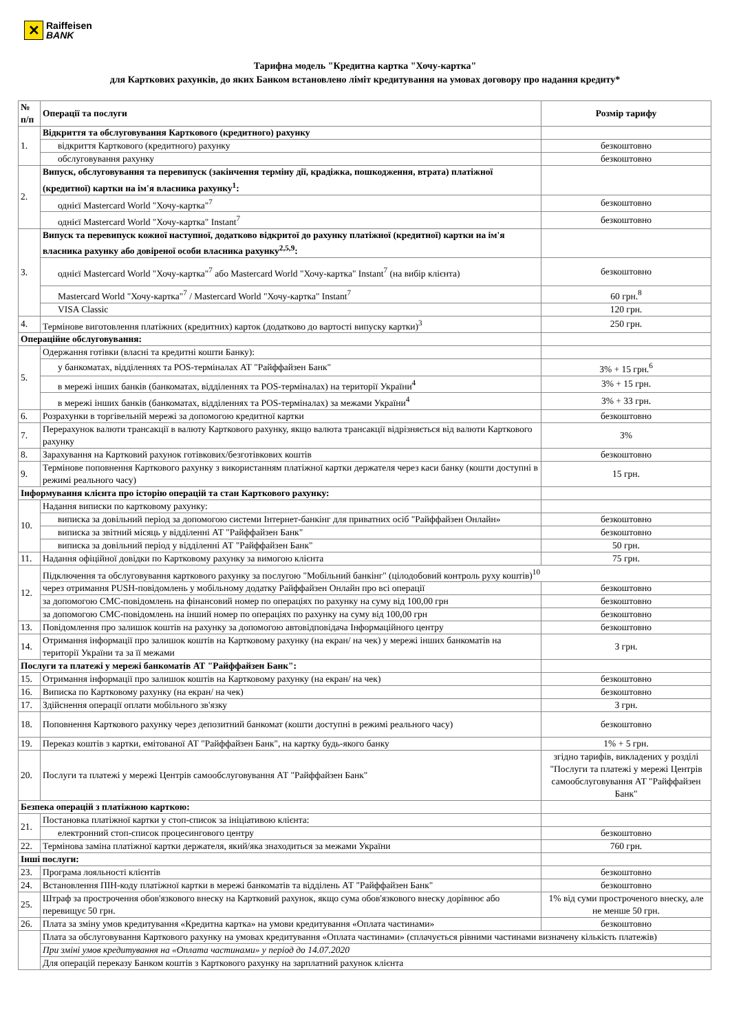✕
Raiffeisen
BANK
Тарифна модель "Кредитна картка "Хочу-картка"
для Карткових рахунків, до яких Банком встановлено ліміт кредитування на умовах договору про надання кредиту*
| № п/п | Операції та послуги | Розмір тарифу |
| --- | --- | --- |
| 1. | Відкриття та обслуговування Карткового (кредитного) рахунку | |
| | відкриття Карткового (кредитного) рахунку | безкоштовно |
| | обслуговування рахунку | безкоштовно |
| 2. | Випуск, обслуговування та перевипуск (закінчення терміну дії, крадіжка, пошкодження, втрата) платіжної (кредитної) картки на ім'я власника рахунку<sup>1</sup>: | |
| | однієї Mastercard World "Хочу-картка"<sup>7</sup> | безкоштовно |
| | однієї Mastercard World "Хочу-картка" Instant<sup>7</sup> | безкоштовно |
| 3. | Випуск та перевипуск кожної наступної, додатково відкритої до рахунку платіжної (кредитної) картки на ім'я власника рахунку або довіреної особи власника рахунку<sup>2,5,9</sup>: | |
| | однієї Mastercard World "Хочу-картка"<sup>7</sup> або Mastercard World "Хочу-картка" Instant<sup>7</sup> (на вибір клієнта) | безкоштовно |
| | Mastercard World "Хочу-картка"<sup>7</sup> / Mastercard World "Хочу-картка" Instant<sup>7</sup> | 60 грн.<sup>8</sup> |
| | VISA Classic | 120 грн. |
| 4. | Термінове виготовлення платіжних (кредитних) карток (додатково до вартості випуску картки)<sup>3</sup> | 250 грн. |
| Операційне обслуговування: | | |
| 5. | Одержання готівки (власні та кредитні кошти Банку): | |
| | у банкоматах, відділеннях та POS-терміналах АТ "Райффайзен Банк" | 3% + 15 грн.<sup>6</sup> |
| | в мережі інших банків (банкоматах, відділеннях та POS-терміналах) на території України<sup>4</sup> | 3% + 15 грн. |
| | в мережі інших банків (банкоматах, відділеннях та POS-терміналах) за межами України<sup>4</sup> | 3% + 33 грн. |
| 6. | Розрахунки в торгівельній мережі за допомогою кредитної картки | безкоштовно |
| 7. | Перерахунок валюти трансакції в валюту Карткового рахунку, якщо валюта трансакції відрізняється від валюти Карткового рахунку | 3% |
| 8. | Зарахування на Картковий рахунок готівкових/безготівкових коштів | безкоштовно |
| 9. | Термінове поповнення Карткового рахунку з використанням платіжної картки держателя через каси банку (кошти доступні в режимі реального часу) | 15 грн. |
| Інформування клієнта про історію операцій та стан Карткового рахунку: | | |
| 10. | Надання виписки по картковому рахунку: | |
| | виписка за довільний період за допомогою системи Інтернет-банкінг для приватних осіб "Райффайзен Онлайн» | безкоштовно |
| | виписка за звітний місяць у відділенні АТ "Райффайзен Банк" | безкоштовно |
| | виписка за довільний період у відділенні АТ "Райффайзен Банк" | 50 грн. |
| 11. | Надання офіційної довідки по Картковому рахунку за вимогою клієнта | 75 грн. |
| 12. | Підключення та обслуговування карткового рахунку за послугою "Мобільний банкінг" (цілодобовий контроль руху коштів)<sup>10</sup> | |
| | через отримання PUSH-повідомлень у мобільному додатку Райффайзен Онлайн про всі операції | безкоштовно |
| | за допомогою СМС-повідомлень на фінансовий номер по операціях по рахунку на суму від 100,00 грн | безкоштовно |
| | за допомогою СМС-повідомлень на інший номер по операціях по рахунку на суму від 100,00 грн | безкоштовно |
| 13. | Повідомлення про залишок коштів на рахунку за допомогою автовідповідача Інформаційного центру | безкоштовно |
| 14. | Отримання інформації про залишок коштів на Картковому рахунку (на екран/ на чек) у мережі інших банкоматів на території України та за її межами | 3 грн. |
| Послуги та платежі у мережі банкоматів АТ "Райффайзен Банк": | | |
| 15. | Отримання інформації про залишок коштів на Картковому рахунку (на екран/ на чек) | безкоштовно |
| 16. | Виписка по Картковому рахунку (на екран/ на чек) | безкоштовно |
| 17. | Здійснення операції оплати мобільного зв'язку | 3 грн. |
| 18. | Поповнення Карткового рахунку через депозитний банкомат (кошти доступні в режимі реального часу) | безкоштовно |
| 19. | Переказ коштів з картки, емітованої АТ "Райффайзен Банк", на картку будь-якого банку | 1% + 5 грн. |
| 20. | Послуги та платежі у мережі Центрів самообслуговування АТ "Райффайзен Банк" | згідно тарифів, викладених у розділі "Послуги та платежі у мережі Центрів самообслуговування АТ "Райффайзен Банк" |
| Безпека операцій з платіжною карткою: | | |
| 21. | Постановка платіжної картки у стоп-список за ініціативою клієнта: | |
| | електронний стоп-список процесингового центру | безкоштовно |
| 22. | Термінова заміна платіжної картки держателя, який/яка знаходиться за межами України | 760 грн. |
| Інші послуги: | | |
| 23. | Програма лояльності клієнтів | безкоштовно |
| 24. | Встановлення ПІН-коду платіжної картки в мережі банкоматів та відділень АТ "Райффайзен Банк" | безкоштовно |
| 25. | Штраф за прострочення обов'язкового внеску на Картковий рахунок, якщо сума обов'язкового внеску дорівнює або перевищує 50 грн. | 1% від суми простроченого внеску, але не менше 50 грн. |
| 26. | Плата за зміну умов кредитування «Кредитна картка» на умови кредитування «Оплата частинами» | безкоштовно |
| | Плата за обслуговування Карткового рахунку на умовах кредитування «Оплата частинами» (сплачується рівними частинами визначену кількість платежів) | |
| | При зміні умов кредитування на «Оплата частинами» у період до 14.07.2020 | |
| | Для операцій переказу Банком коштів з Карткового рахунку на зарплатний рахунок клієнта | |